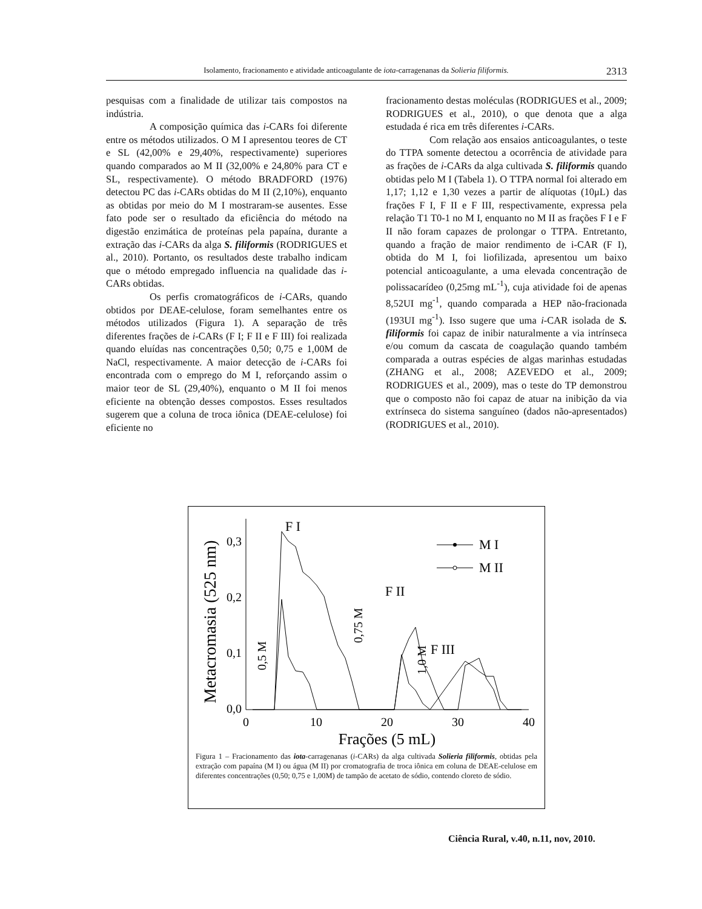Isolamento, fracionamento e atividade anticoagulante de iota-carragenanas da Solieria filiformis. 2313
pesquisas com a finalidade de utilizar tais compostos na indústria.
A composição química das i-CARs foi diferente entre os métodos utilizados. O M I apresentou teores de CT e SL (42,00% e 29,40%, respectivamente) superiores quando comparados ao M II (32,00% e 24,80% para CT e SL, respectivamente). O método BRADFORD (1976) detectou PC das i-CARs obtidas do M II (2,10%), enquanto as obtidas por meio do M I mostraram-se ausentes. Esse fato pode ser o resultado da eficiência do método na digestão enzimática de proteínas pela papaína, durante a extração das i-CARs da alga S. filiformis (RODRIGUES et al., 2010). Portanto, os resultados deste trabalho indicam que o método empregado influencia na qualidade das i-CARs obtidas.
Os perfis cromatográficos de i-CARs, quando obtidos por DEAE-celulose, foram semelhantes entre os métodos utilizados (Figura 1). A separação de três diferentes frações de i-CARs (F I; F II e F III) foi realizada quando eluídas nas concentrações 0,50; 0,75 e 1,00M de NaCl, respectivamente. A maior detecção de i-CARs foi encontrada com o emprego do M I, reforçando assim o maior teor de SL (29,40%), enquanto o M II foi menos eficiente na obtenção desses compostos. Esses resultados sugerem que a coluna de troca iônica (DEAE-celulose) foi eficiente no
fracionamento destas moléculas (RODRIGUES et al., 2009; RODRIGUES et al., 2010), o que denota que a alga estudada é rica em três diferentes i-CARs.
Com relação aos ensaios anticoagulantes, o teste do TTPA somente detectou a ocorrência de atividade para as frações de i-CARs da alga cultivada S. filiformis quando obtidas pelo M I (Tabela 1). O TTPA normal foi alterado em 1,17; 1,12 e 1,30 vezes a partir de alíquotas (10μL) das frações F I, F II e F III, respectivamente, expressa pela relação T1 T0-1 no M I, enquanto no M II as frações F I e F II não foram capazes de prolongar o TTPA. Entretanto, quando a fração de maior rendimento de i-CAR (F I), obtida do M I, foi liofilizada, apresentou um baixo potencial anticoagulante, a uma elevada concentração de polissacarídeo (0,25mg mL<sup>-1</sup>), cuja atividade foi de apenas 8,52UI mg<sup>-1</sup>, quando comparada a HEP não-fracionada (193UI mg<sup>-1</sup>). Isso sugere que uma i-CAR isolada de S. filiformis foi capaz de inibir naturalmente a via intrínseca e/ou comum da cascata de coagulação quando também comparada a outras espécies de algas marinhas estudadas (ZHANG et al., 2008; AZEVEDO et al., 2009; RODRIGUES et al., 2009), mas o teste do TP demonstrou que o composto não foi capaz de atuar na inibição da via extrínseca do sistema sanguíneo (dados não-apresentados) (RODRIGUES et al., 2010).
Metacromasia (525 nm)
0,0
0,1
0,2
0,3
0
10
20
30
40
Frações (5 mL)
F I
F II
F III
0,5 M
0,75 M
1,0 M
M I
M II
Figura 1 – Fracionamento das iota-carragenanas (i-CARs) da alga cultivada Solieria filiformis, obtidas pela extração com papaína (M I) ou água (M II) por cromatografia de troca iônica em coluna de DEAE-celulose em diferentes concentrações (0,50; 0,75 e 1,00M) de tampão de acetato de sódio, contendo cloreto de sódio.
Ciência Rural, v.40, n.11, nov, 2010.